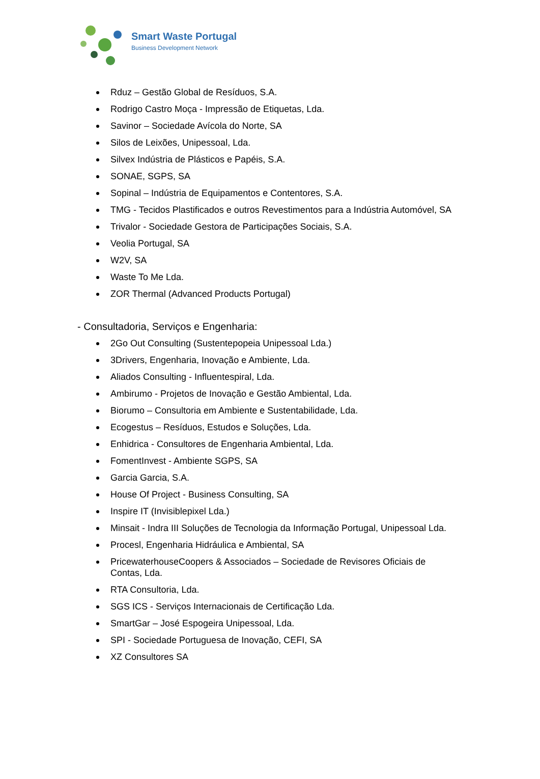Smart Waste Portugal
Business Development Network
Rduz – Gestão Global de Resíduos, S.A.
Rodrigo Castro Moça - Impressão de Etiquetas, Lda.
Savinor – Sociedade Avícola do Norte, SA
Silos de Leixões, Unipessoal, Lda.
Silvex Indústria de Plásticos e Papéis, S.A.
SONAE, SGPS, SA
Sopinal – Indústria de Equipamentos e Contentores, S.A.
TMG - Tecidos Plastificados e outros Revestimentos para a Indústria Automóvel, SA
Trivalor - Sociedade Gestora de Participações Sociais, S.A.
Veolia Portugal, SA
W2V, SA
Waste To Me Lda.
ZOR Thermal (Advanced Products Portugal)
- Consultadoria, Serviços e Engenharia:
2Go Out Consulting (Sustentepopeia Unipessoal Lda.)
3Drivers, Engenharia, Inovação e Ambiente, Lda.
Aliados Consulting - Influentespiral, Lda.
Ambirumo - Projetos de Inovação e Gestão Ambiental, Lda.
Biorumo – Consultoria em Ambiente e Sustentabilidade, Lda.
Ecogestus – Resíduos, Estudos e Soluções, Lda.
Enhidrica - Consultores de Engenharia Ambiental, Lda.
FomentInvest - Ambiente SGPS, SA
Garcia Garcia, S.A.
House Of Project - Business Consulting, SA
Inspire IT (Invisiblepixel Lda.)
Minsait - Indra III Soluções de Tecnologia da Informação Portugal, Unipessoal Lda.
Procesl, Engenharia Hidráulica e Ambiental, SA
PricewaterhouseCoopers & Associados – Sociedade de Revisores Oficiais de Contas, Lda.
RTA Consultoria, Lda.
SGS ICS - Serviços Internacionais de Certificação Lda.
SmartGar – José Espogeira Unipessoal, Lda.
SPI - Sociedade Portuguesa de Inovação, CEFI, SA
XZ Consultores SA